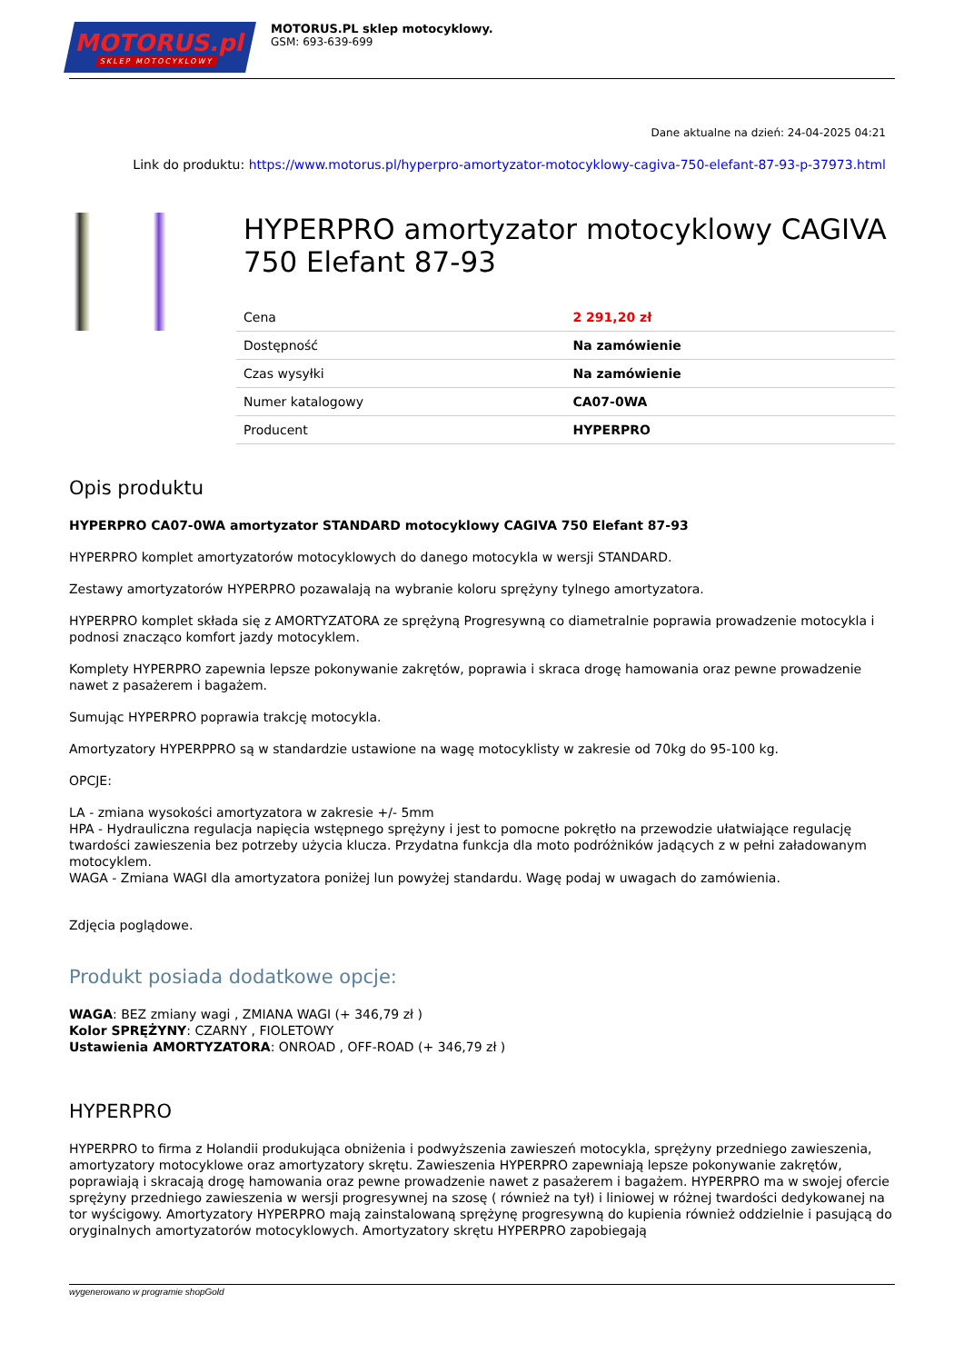MOTORUS.pl
SKLEP MOTOCYKLOWY
MOTORUS.PL sklep motocyklowy.
GSM: 693-639-699
Dane aktualne na dzień: 24-04-2025 04:21
Link do produktu: https://www.motorus.pl/hyperpro-amortyzator-motocyklowy-cagiva-750-elefant-87-93-p-37973.html
HYPERPRO amortyzator motocyklowy CAGIVA 750 Elefant 87-93
| Cena | 2 291,20 zł |
| Dostępność | Na zamówienie |
| Czas wysyłki | Na zamówienie |
| Numer katalogowy | CA07-0WA |
| Producent | HYPERPRO |
Opis produktu
HYPERPRO CA07-0WA amortyzator STANDARD motocyklowy CAGIVA 750 Elefant 87-93
HYPERPRO komplet amortyzatorów motocyklowych do danego motocykla w wersji STANDARD.
Zestawy amortyzatorów HYPERPRO pozawalają na wybranie koloru sprężyny tylnego amortyzatora.
HYPERPRO komplet składa się z AMORTYZATORA ze sprężyną Progresywną co diametralnie poprawia prowadzenie motocykla i podnosi znacząco komfort jazdy motocyklem.
Komplety HYPERPRO zapewnia lepsze pokonywanie zakrętów, poprawia i skraca drogę hamowania oraz pewne prowadzenie nawet z pasażerem i bagażem.
Sumując HYPERPRO poprawia trakcję motocykla.
Amortyzatory HYPERPPRO są w standardzie ustawione na wagę motocyklisty w zakresie od 70kg do 95-100 kg.
OPCJE:
LA - zmiana wysokości amortyzatora w zakresie +/- 5mm
HPA - Hydrauliczna regulacja napięcia wstępnego sprężyny i jest to pomocne pokrętło na przewodzie ułatwiające regulację twardości zawieszenia bez potrzeby użycia klucza. Przydatna funkcja dla moto podróżników jadących z w pełni załadowanym motocyklem.
WAGA - Zmiana WAGI dla amortyzatora poniżej lun powyżej standardu. Wagę podaj w uwagach do zamówienia.
Zdjęcia poglądowe.
Produkt posiada dodatkowe opcje:
WAGA: BEZ zmiany wagi , ZMIANA WAGI (+ 346,79 zł )
Kolor SPRĘŻYNY: CZARNY , FIOLETOWY
Ustawienia AMORTYZATORA: ONROAD , OFF-ROAD (+ 346,79 zł )
HYPERPRO
HYPERPRO to firma z Holandii produkująca obniżenia i podwyższenia zawieszeń motocykla, sprężyny przedniego zawieszenia, amortyzatory motocyklowe oraz amortyzatory skrętu. Zawieszenia HYPERPRO zapewniają lepsze pokonywanie zakrętów, poprawiają i skracają drogę hamowania oraz pewne prowadzenie nawet z pasażerem i bagażem. HYPERPRO ma w swojej ofercie sprężyny przedniego zawieszenia w wersji progresywnej na szosę ( również na tył) i liniowej w różnej twardości dedykowanej na tor wyścigowy. Amortyzatory HYPERPRO mają zainstalowaną sprężynę progresywną do kupienia również oddzielnie i pasującą do oryginalnych amortyzatorów motocyklowych. Amortyzatory skrętu HYPERPRO zapobiegają
wygenerowano w programie shopGold